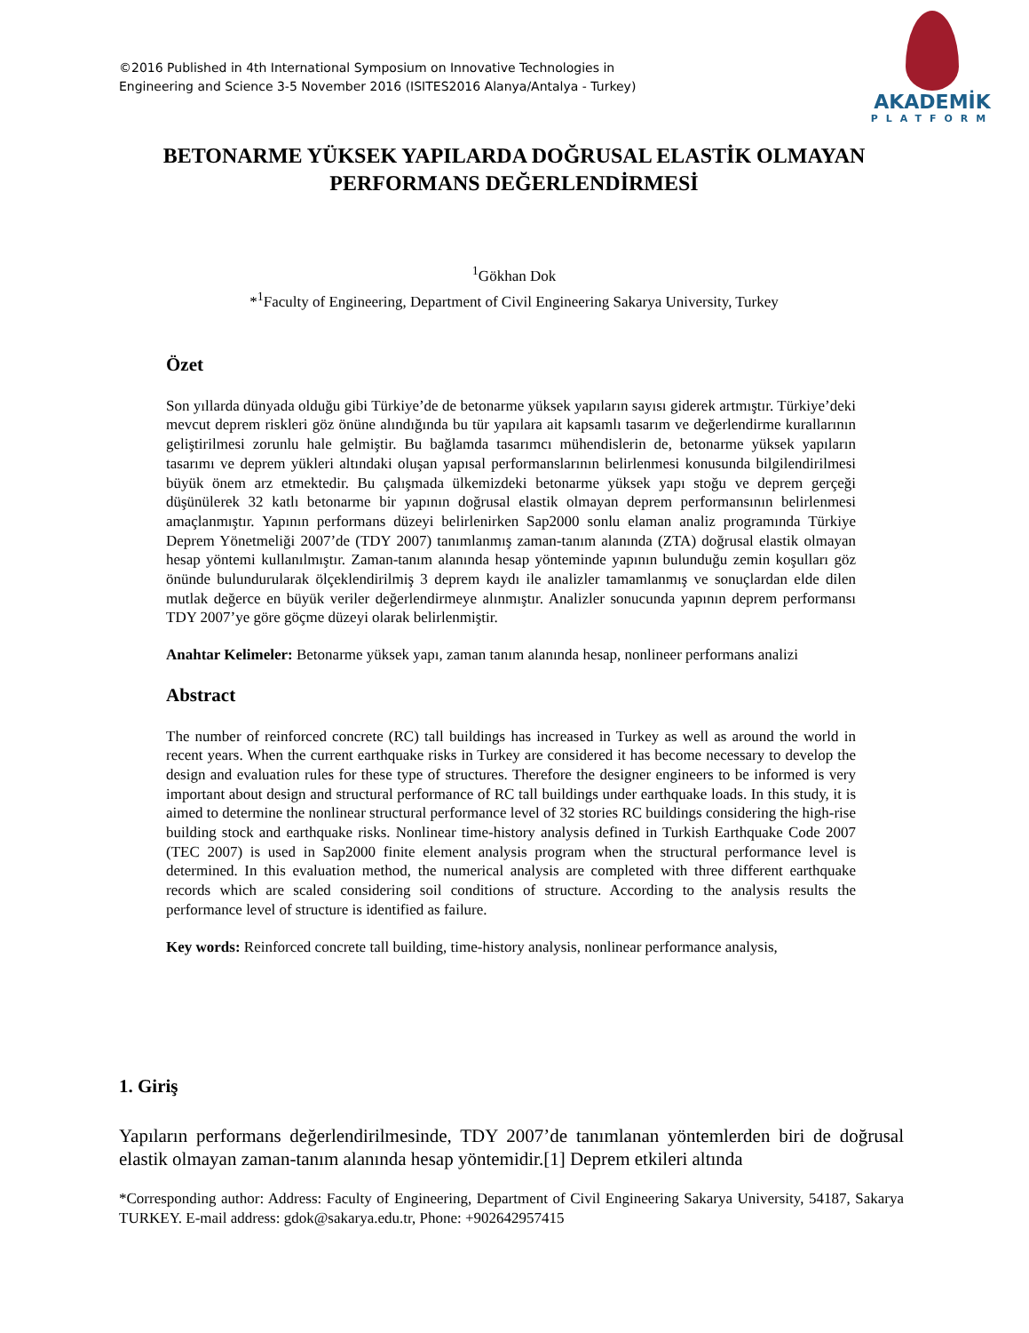©2016 Published in 4th International Symposium on Innovative Technologies in
Engineering and Science 3-5 November 2016 (ISITES2016 Alanya/Antalya - Turkey)
AKADEMİK
PLATFORM
BETONARME YÜKSEK YAPILARDA DOĞRUSAL ELASTİK OLMAYAN PERFORMANS DEĞERLENDİRMESİ
<sup>1</sup> Gökhan Dok
*<sup>1</sup>Faculty of Engineering, Department of Civil Engineering Sakarya University, Turkey
Özet
Son yıllarda dünyada olduğu gibi Türkiye’de de betonarme yüksek yapıların sayısı giderek artmıştır. Türkiye’deki mevcut deprem riskleri göz önüne alındığında bu tür yapılara ait kapsamlı tasarım ve değerlendirme kurallarının geliştirilmesi zorunlu hale gelmiştir. Bu bağlamda tasarımcı mühendislerin de, betonarme yüksek yapıların tasarımı ve deprem yükleri altındaki oluşan yapısal performanslarının belirlenmesi konusunda bilgilendirilmesi büyük önem arz etmektedir. Bu çalışmada ülkemizdeki betonarme yüksek yapı stoğu ve deprem gerçeği düşünülerek 32 katlı betonarme bir yapının doğrusal elastik olmayan deprem performansının belirlenmesi amaçlanmıştır. Yapının performans düzeyi belirlenirken Sap2000 sonlu elaman analiz programında Türkiye Deprem Yönetmeliği 2007’de (TDY 2007) tanımlanmış zaman-tanım alanında (ZTA) doğrusal elastik olmayan hesap yöntemi kullanılmıştır. Zaman-tanım alanında hesap yönteminde yapının bulunduğu zemin koşulları göz önünde bulundurularak ölçeklendirilmiş 3 deprem kaydı ile analizler tamamlanmış ve sonuçlardan elde dilen mutlak değerce en büyük veriler değerlendirmeye alınmıştır. Analizler sonucunda yapının deprem performansı TDY 2007’ye göre göçme düzeyi olarak belirlenmiştir.
Anahtar Kelimeler: Betonarme yüksek yapı, zaman tanım alanında hesap, nonlineer performans analizi
Abstract
The number of reinforced concrete (RC) tall buildings has increased in Turkey as well as around the world in recent years. When the current earthquake risks in Turkey are considered it has become necessary to develop the design and evaluation rules for these type of structures. Therefore the designer engineers to be informed is very important about design and structural performance of RC tall buildings under earthquake loads. In this study, it is aimed to determine the nonlinear structural performance level of 32 stories RC buildings considering the high-rise building stock and earthquake risks. Nonlinear time-history analysis defined in Turkish Earthquake Code 2007 (TEC 2007) is used in Sap2000 finite element analysis program when the structural performance level is determined. In this evaluation method, the numerical analysis are completed with three different earthquake records which are scaled considering soil conditions of structure. According to the analysis results the performance level of structure is identified as failure.
Key words: Reinforced concrete tall building, time-history analysis, nonlinear performance analysis,
1. Giriş
Yapıların performans değerlendirilmesinde, TDY 2007’de tanımlanan yöntemlerden biri de doğrusal elastik olmayan zaman-tanım alanında hesap yöntemidir.[1] Deprem etkileri altında
*Corresponding author: Address: Faculty of Engineering, Department of Civil Engineering Sakarya University, 54187, Sakarya TURKEY. E-mail address: gdok@sakarya.edu.tr, Phone: +902642957415